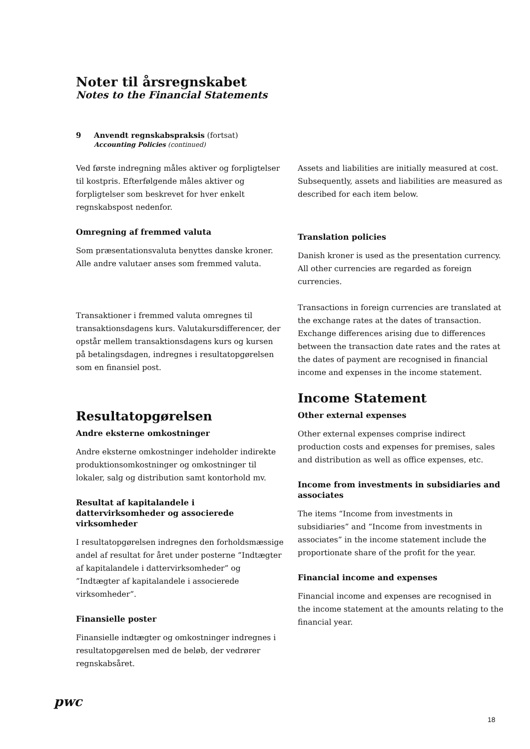Noter til årsregnskabet
Notes to the Financial Statements
9 Anvendt regnskabspraksis (fortsat)
Accounting Policies (continued)
Ved første indregning måles aktiver og forpligtelser til kostpris. Efterfølgende måles aktiver og forpligtelser som beskrevet for hver enkelt regnskabspost nedenfor.
Omregning af fremmed valuta
Som præsentationsvaluta benyttes danske kroner. Alle andre valutaer anses som fremmed valuta.
Transaktioner i fremmed valuta omregnes til transaktionsdagens kurs. Valutakursdifferencer, der opstår mellem transaktionsdagens kurs og kursen på betalingsdagen, indregnes i resultatopgørelsen som en finansiel post.
Resultatopgørelsen
Andre eksterne omkostninger
Andre eksterne omkostninger indeholder indirekte produktionsomkostninger og omkostninger til lokaler, salg og distribution samt kontorhold mv.
Resultat af kapitalandele i dattervirksomheder og associerede virksomheder
I resultatopgørelsen indregnes den forholdsmæssige andel af resultat for året under posterne ”Indtægter af kapitalandele i dattervirksomheder” og ”Indtægter af kapitalandele i associerede virksomheder”.
Finansielle poster
Finansielle indtægter og omkostninger indregnes i resultatopgørelsen med de beløb, der vedrører regnskabsåret.
Assets and liabilities are initially measured at cost. Subsequently, assets and liabilities are measured as described for each item below.
Translation policies
Danish kroner is used as the presentation currency. All other currencies are regarded as foreign currencies.
Transactions in foreign currencies are translated at the exchange rates at the dates of transaction. Exchange differences arising due to differences between the transaction date rates and the rates at the dates of payment are recognised in financial income and expenses in the income statement.
Income Statement
Other external expenses
Other external expenses comprise indirect production costs and expenses for premises, sales and distribution as well as office expenses, etc.
Income from investments in subsidiaries and associates
The items “Income from investments in subsidiaries” and “Income from investments in associates” in the income statement include the proportionate share of the profit for the year.
Financial income and expenses
Financial income and expenses are recognised in the income statement at the amounts relating to the financial year.
pwc
18